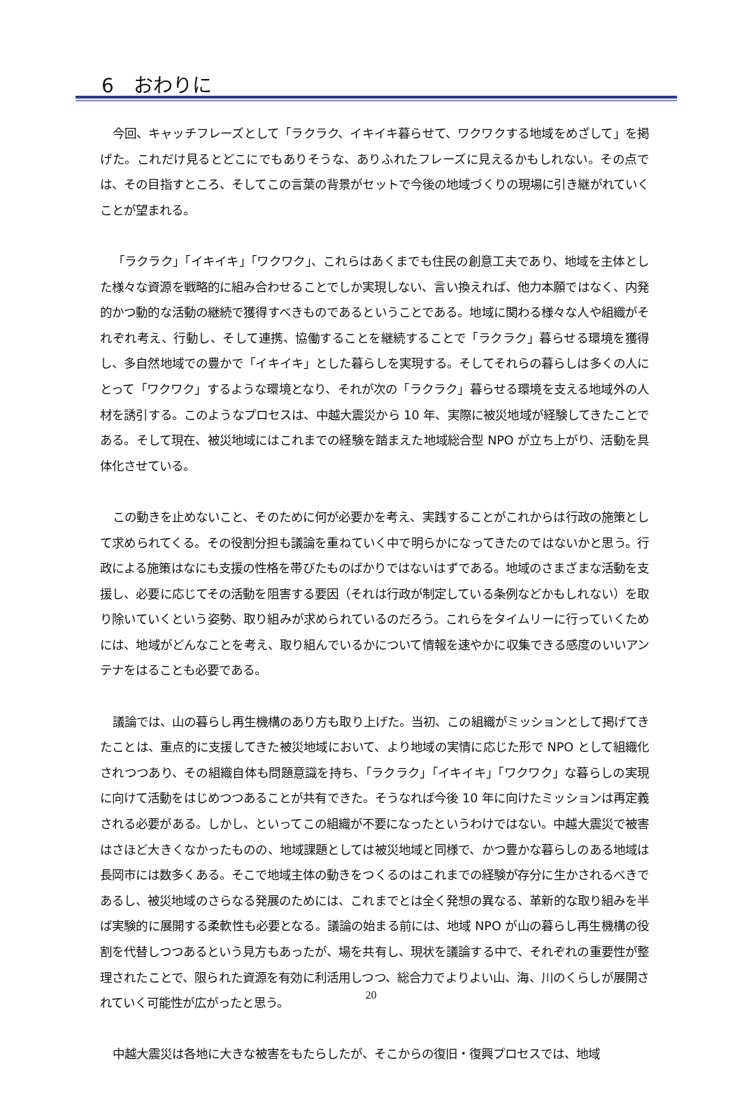6　おわりに
今回、キャッチフレーズとして「ラクラク、イキイキ暮らせて、ワクワクする地域をめざして」を掲げた。これだけ見るとどこにでもありそうな、ありふれたフレーズに見えるかもしれない。その点では、その目指すところ、そしてこの言葉の背景がセットで今後の地域づくりの現場に引き継がれていくことが望まれる。
「ラクラク」「イキイキ」「ワクワク」、これらはあくまでも住民の創意工夫であり、地域を主体とした様々な資源を戦略的に組み合わせることでしか実現しない、言い換えれば、他力本願ではなく、内発的かつ動的な活動の継続で獲得すべきものであるということである。地域に関わる様々な人や組織がそれぞれ考え、行動し、そして連携、協働することを継続することで「ラクラク」暮らせる環境を獲得し、多自然地域での豊かで「イキイキ」とした暮らしを実現する。そしてそれらの暮らしは多くの人にとって「ワクワク」するような環境となり、それが次の「ラクラク」暮らせる環境を支える地域外の人材を誘引する。このようなプロセスは、中越大震災から 10 年、実際に被災地域が経験してきたことである。そして現在、被災地域にはこれまでの経験を踏まえた地域総合型 NPO が立ち上がり、活動を具体化させている。
この動きを止めないこと、そのために何が必要かを考え、実践することがこれからは行政の施策として求められてくる。その役割分担も議論を重ねていく中で明らかになってきたのではないかと思う。行政による施策はなにも支援の性格を帯びたものばかりではないはずである。地域のさまざまな活動を支援し、必要に応じてその活動を阻害する要因（それは行政が制定している条例などかもしれない）を取り除いていくという姿勢、取り組みが求められているのだろう。これらをタイムリーに行っていくためには、地域がどんなことを考え、取り組んでいるかについて情報を速やかに収集できる感度のいいアンテナをはることも必要である。
議論では、山の暮らし再生機構のあり方も取り上げた。当初、この組織がミッションとして掲げてきたことは、重点的に支援してきた被災地域において、より地域の実情に応じた形で NPO として組織化されつつあり、その組織自体も問題意識を持ち、「ラクラク」「イキイキ」「ワクワク」な暮らしの実現に向けて活動をはじめつつあることが共有できた。そうなれば今後 10 年に向けたミッションは再定義される必要がある。しかし、といってこの組織が不要になったというわけではない。中越大震災で被害はさほど大きくなかったものの、地域課題としては被災地域と同様で、かつ豊かな暮らしのある地域は長岡市には数多くある。そこで地域主体の動きをつくるのはこれまでの経験が存分に生かされるべきであるし、被災地域のさらなる発展のためには、これまでとは全く発想の異なる、革新的な取り組みを半ば実験的に展開する柔軟性も必要となる。議論の始まる前には、地域 NPO が山の暮らし再生機構の役割を代替しつつあるという見方もあったが、場を共有し、現状を議論する中で、それぞれの重要性が整理されたことで、限られた資源を有効に利活用しつつ、総合力でよりよい山、海、川のくらしが展開されていく可能性が広がったと思う。
中越大震災は各地に大きな被害をもたらしたが、そこからの復旧・復興プロセスでは、地域
20